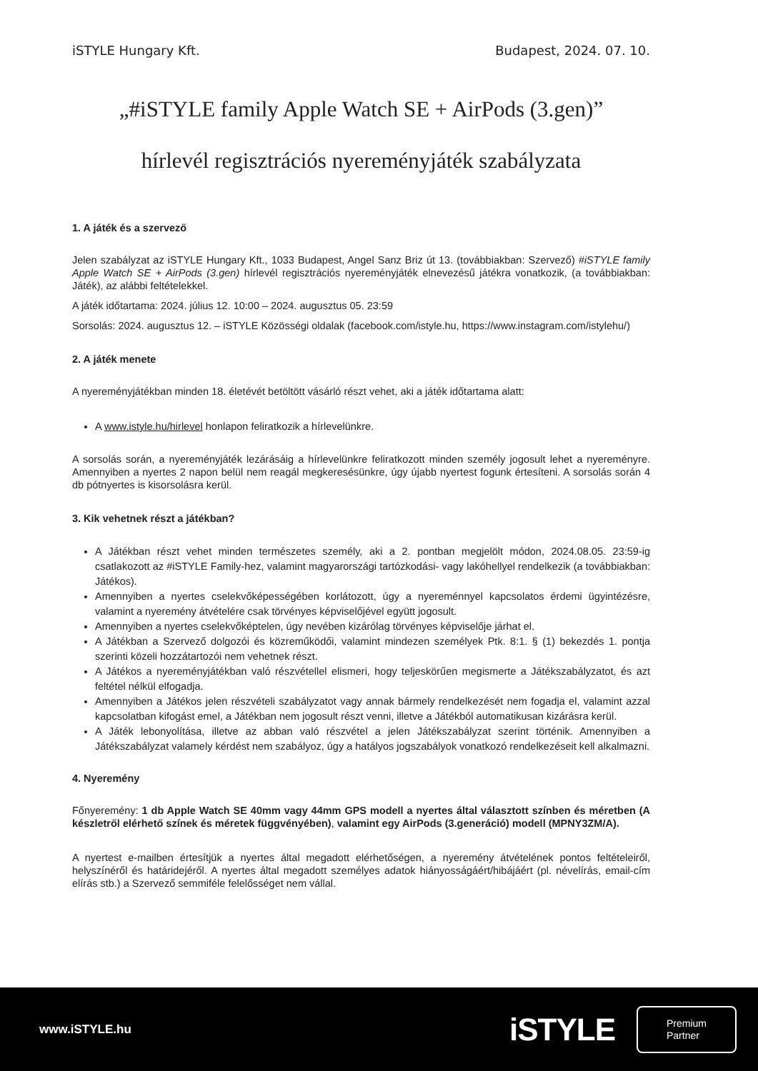iSTYLE Hungary Kft. Budapest, 2024. 07. 10.
„#iSTYLE family Apple Watch SE + AirPods (3.gen)”
hírlevél regisztrációs nyereményjáték szabályzata
1. A játék és a szervező
Jelen szabályzat az iSTYLE Hungary Kft., 1033 Budapest, Angel Sanz Briz út 13. (továbbiakban: Szervező) #iSTYLE family Apple Watch SE + AirPods (3.gen) hírlevél regisztrációs nyereményjáték elnevezésű játékra vonatkozik, (a továbbiakban: Játék), az alábbi feltételekkel.
A játék időtartama: 2024. július 12. 10:00 – 2024. augusztus 05. 23:59
Sorsolás: 2024. augusztus 12. – iSTYLE Közösségi oldalak (facebook.com/istyle.hu, https://www.instagram.com/istylehu/)
2. A játék menete
A nyereményjátékban minden 18. életévét betöltött vásárló részt vehet, aki a játék időtartama alatt:
A www.istyle.hu/hirlevel honlapon feliratkozik a hírlevelünkre.
A sorsolás során, a nyereményjáték lezárásáig a hírlevelünkre feliratkozott minden személy jogosult lehet a nyereményre. Amennyiben a nyertes 2 napon belül nem reagál megkeresésünkre, úgy újabb nyertest fogunk értesíteni. A sorsolás során 4 db pótnyertes is kisorsolásra kerül.
3. Kik vehetnek részt a játékban?
A Játékban részt vehet minden természetes személy, aki a 2. pontban megjelölt módon, 2024.08.05. 23:59-ig csatlakozott az #iSTYLE Family-hez, valamint magyarországi tartózkodási- vagy lakóhellyel rendelkezik (a továbbiakban: Játékos).
Amennyiben a nyertes cselekvőképességében korlátozott, úgy a nyereménnyel kapcsolatos érdemi ügyintézésre, valamint a nyeremény átvételére csak törvényes képviselőjével együtt jogosult.
Amennyiben a nyertes cselekvőképtelen, úgy nevében kizárólag törvényes képviselője járhat el.
A Játékban a Szervező dolgozói és közreműködői, valamint mindezen személyek Ptk. 8:1. § (1) bekezdés 1. pontja szerinti közeli hozzátartozói nem vehetnek részt.
A Játékos a nyereményjátékban való részvétellel elismeri, hogy teljeskörűen megismerte a Játékszabályzatot, és azt feltétel nélkül elfogadja.
Amennyiben a Játékos jelen részvételi szabályzatot vagy annak bármely rendelkezését nem fogadja el, valamint azzal kapcsolatban kifogást emel, a Játékban nem jogosult részt venni, illetve a Játékból automatikusan kizárásra kerül.
A Játék lebonyolítása, illetve az abban való részvétel a jelen Játékszabályzat szerint történik. Amennyiben a Játékszabályzat valamely kérdést nem szabályoz, úgy a hatályos jogszabályok vonatkozó rendelkezéseit kell alkalmazni.
4. Nyeremény
Főnyeremény: 1 db Apple Watch SE 40mm vagy 44mm GPS modell a nyertes által választott színben és méretben (A készletről elérhető színek és méretek függvényében), valamint egy AirPods (3.generáció) modell (MPNY3ZM/A).
A nyertest e-mailben értesítjük a nyertes által megadott elérhetőségen, a nyeremény átvételének pontos feltételeiről, helyszínéről és határidejéről. A nyertes által megadott személyes adatok hiányosságáért/hibájáért (pl. névelírás, email-cím elírás stb.) a Szervező semmiféle felelősséget nem vállal.
www.iSTYLE.hu iSTYLE
Premium
Partner